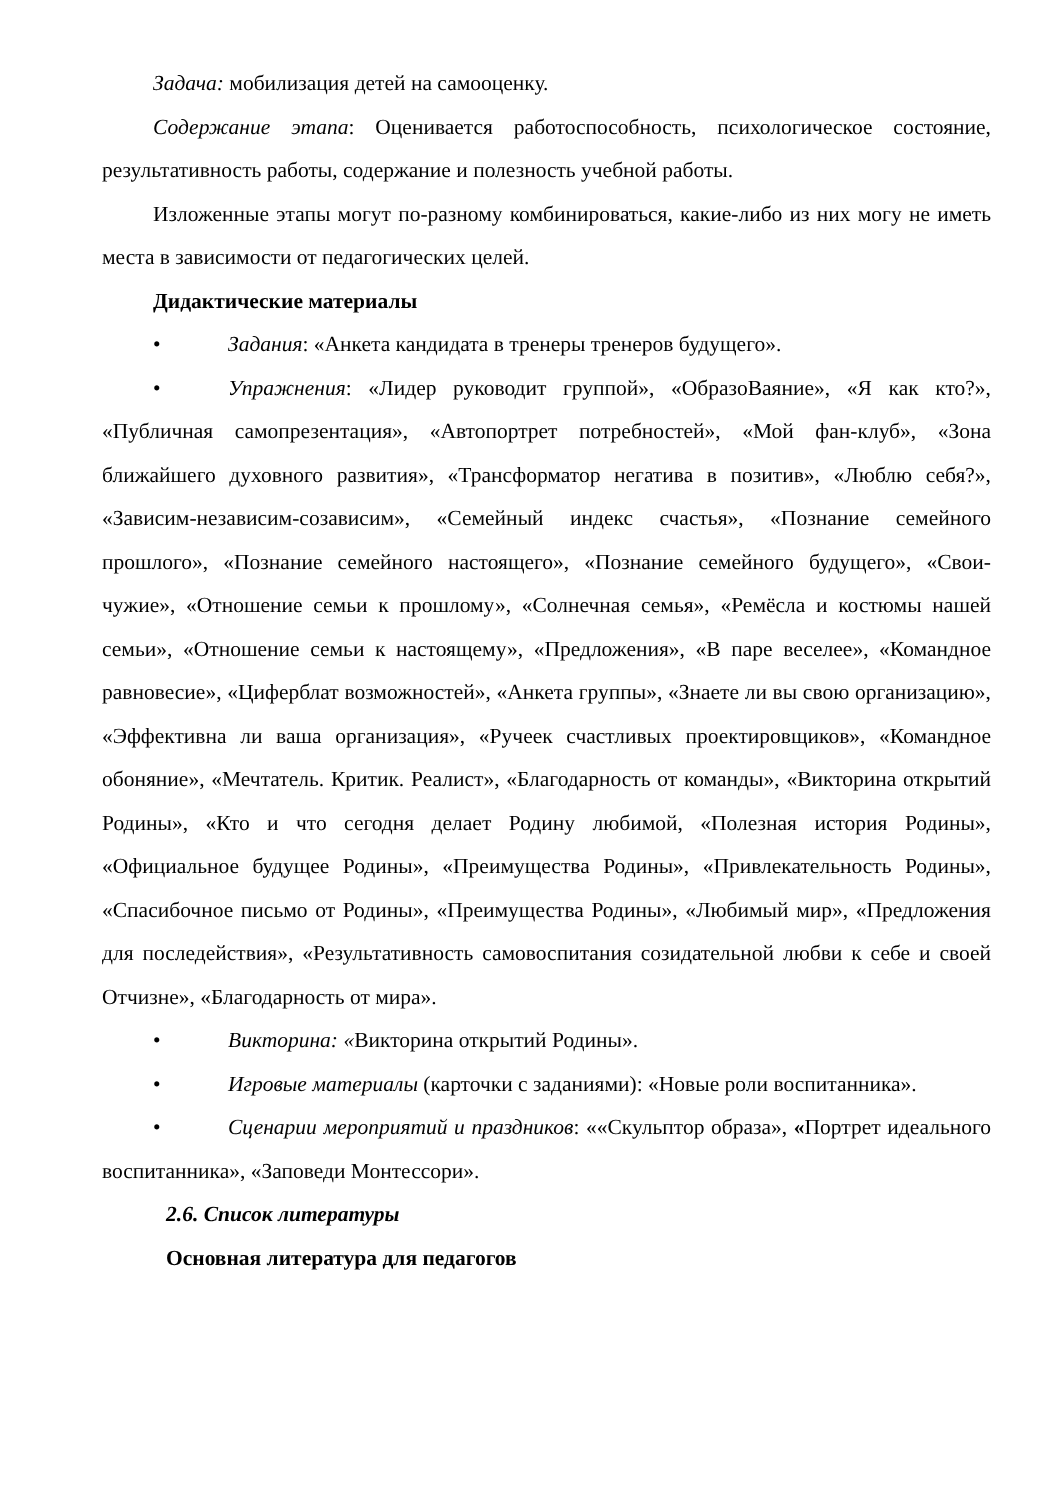Задача: мобилизация детей на самооценку.
Содержание этапа: Оценивается работоспособность, психологическое состояние, результативность работы, содержание и полезность учебной работы.
Изложенные этапы могут по-разному комбинироваться, какие-либо из них могу не иметь места в зависимости от педагогических целей.
Дидактические материалы
• Задания: «Анкета кандидата в тренеры тренеров будущего».
• Упражнения: «Лидер руководит группой», «ОбразоВаяние», «Я как кто?», «Публичная самопрезентация», «Автопортрет потребностей», «Мой фан-клуб», «Зона ближайшего духовного развития», «Трансформатор негатива в позитив», «Люблю себя?», «Зависим-независим-созависим», «Семейный индекс счастья», «Познание семейного прошлого», «Познание семейного настоящего», «Познание семейного будущего», «Свои-чужие», «Отношение семьи к прошлому», «Солнечная семья», «Ремёсла и костюмы нашей семьи», «Отношение семьи к настоящему», «Предложения», «В паре веселее», «Командное равновесие», «Циферблат возможностей», «Анкета группы», «Знаете ли вы свою организацию», «Эффективна ли ваша организация», «Ручеек счастливых проектировщиков», «Командное обоняние», «Мечтатель. Критик. Реалист», «Благодарность от команды», «Викторина открытий Родины», «Кто и что сегодня делает Родину любимой, «Полезная история Родины», «Официальное будущее Родины», «Преимущества Родины», «Привлекательность Родины», «Спасибочное письмо от Родины», «Преимущества Родины», «Любимый мир», «Предложения для последействия», «Результативность самовоспитания созидательной любви к себе и своей Отчизне», «Благодарность от мира».
• Викторина: «Викторина открытий Родины».
• Игровые материалы (карточки с заданиями): «Новые роли воспитанника».
• Сценарии мероприятий и праздников: ««Скульптор образа», «Портрет идеального воспитанника», «Заповеди Монтессори».
2.6. Список литературы
Основная литература для педагогов